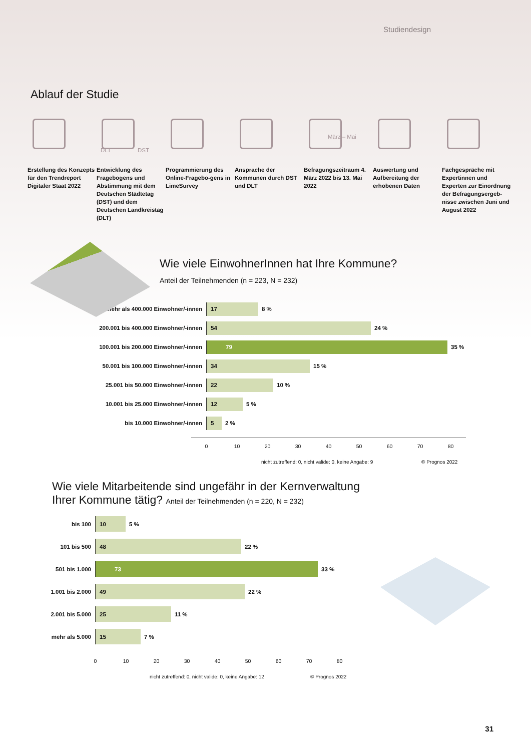Studiendesign
Ablauf der Studie
Erstellung des Konzepts für den Trendreport Digitaler Staat 2022
DLT DST
Entwicklung des Fragebogens und Abstimmung mit dem Deutschen Städtetag (DST) und dem Deutschen Landkreistag (DLT)
Programmierung des Online-Fragebo-gens in LimeSurvey
Ansprache der Kommunen durch DST und DLT
März – Mai
Befragungszeitraum 4. März 2022 bis 13. Mai 2022
Auswertung und Aufbereitung der erhobenen Daten
Fachgespräche mit Expertinnen und Experten zur Einordnung der Befragungsergeb-nisse zwischen Juni und August 2022
Wie viele EinwohnerInnen hat Ihre Kommune?
Anteil der Teilnehmenden (n = 223, N = 232)
mehr als 400.000 Einwohner/-innen
17
8 %
200.001 bis 400.000 Einwohner/-innen
54
24 %
100.001 bis 200.000 Einwohner/-innen
79
35 %
50.001 bis 100.000 Einwohner/-innen
34
15 %
25.001 bis 50.000 Einwohner/-innen
22
10 %
10.001 bis 25.000 Einwohner/-innen
12
5 %
bis 10.000 Einwohner/-innen
5
2 %
0 10 20 30 40 50 60 70 80
nicht zutreffend: 0, nicht valide: 0, keine Angabe: 9 © Prognos 2022
Wie viele Mitarbeitende sind ungefähr in der Kernverwaltung
Ihrer Kommune tätig? Anteil der Teilnehmenden (n = 220, N = 232)
bis 100
10
5 %
101 bis 500
48
22 %
501 bis 1.000
73
33 %
1.001 bis 2.000
49
22 %
2.001 bis 5.000
25
11 %
mehr als 5.000
15
7 %
0 10 20 30 40 50 60 70 80
nicht zutreffend: 0, nicht valide: 0, keine Angabe: 12 © Prognos 2022
31